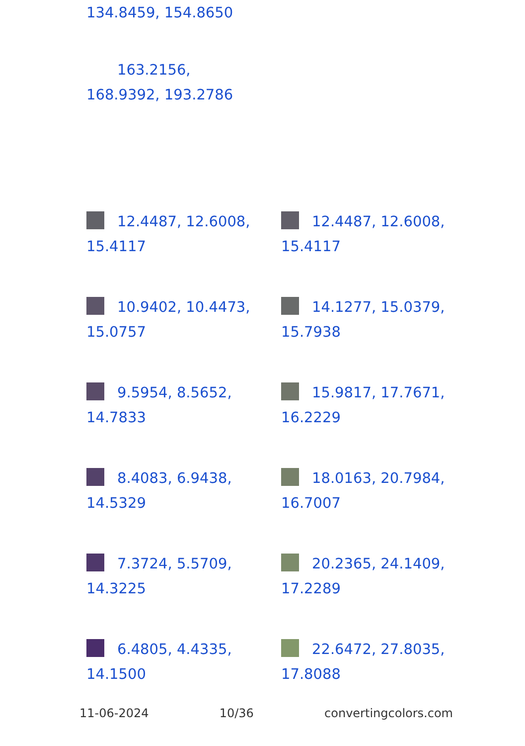134.8459, 154.8650
163.2156,
168.9392, 193.2786
12.4487, 12.6008, 15.4117
12.4487, 12.6008, 15.4117
10.9402, 10.4473, 15.0757
14.1277, 15.0379, 15.7938
9.5954, 8.5652, 14.7833
15.9817, 17.7671, 16.2229
8.4083, 6.9438, 14.5329
18.0163, 20.7984, 16.7007
7.3724, 5.5709, 14.3225
20.2365, 24.1409, 17.2289
6.4805, 4.4335, 14.1500
22.6472, 27.8035, 17.8088
11-06-2024 10/36 convertingcolors.com